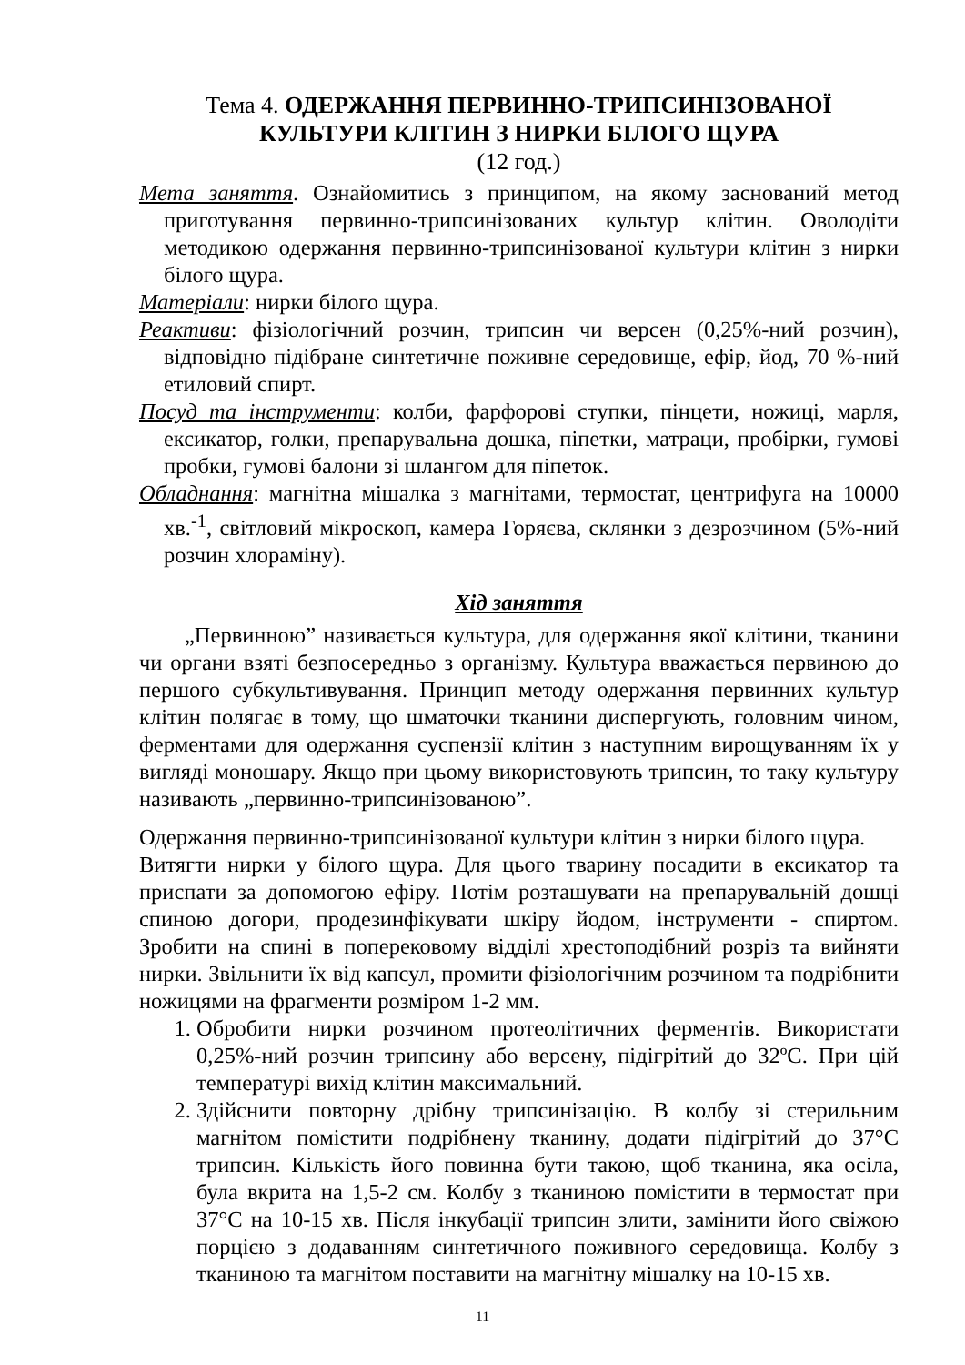Тема 4. ОДЕРЖАННЯ ПЕРВИННО-ТРИПСИНІЗОВАНОЇ КУЛЬТУРИ КЛІТИН З НИРКИ БІЛОГО ЩУРА
(12 год.)
Мета заняття. Ознайомитись з принципом, на якому заснований метод приготування первинно-трипсинізованих культур клітин. Оволодіти методикою одержання первинно-трипсинізованої культури клітин з нирки білого щура.
Матеріали: нирки білого щура.
Реактиви: фізіологічний розчин, трипсин чи версен (0,25%-ний розчин), відповідно підібране синтетичне поживне середовище, ефір, йод, 70 %-ний етиловий спирт.
Посуд та інструменти: колби, фарфорові ступки, пінцети, ножиці, марля, ексикатор, голки, препарувальна дошка, піпетки, матраци, пробірки, гумові пробки, гумові балони зі шлангом для піпеток.
Обладнання: магнітна мішалка з магнітами, термостат, центрифуга на 10000 хв.<sup>-1</sup>, світловий мікроскоп, камера Горяєва, склянки з дезрозчином (5%-ний розчин хлораміну).
Хід заняття
„Первинною” називається культура, для одержання якої клітини, тканини чи органи взяті безпосередньо з організму. Культура вважається первиною до першого субкультивування. Принцип методу одержання первинних культур клітин полягає в тому, що шматочки тканини диспергують, головним чином, ферментами для одержання суспензії клітин з наступним вирощуванням їх у вигляді моношару. Якщо при цьому використовують трипсин, то таку культуру називають „первинно-трипсинізованою”.
Одержання первинно-трипсинізованої культури клітин з нирки білого щура.
Витягти нирки у білого щура. Для цього тварину посадити в ексикатор та приспати за допомогою ефіру. Потім розташувати на препарувальній дошці спиною догори, продезинфікувати шкіру йодом, інструменти - спиртом. Зробити на спині в поперековому відділі хрестоподібний розріз та вийняти нирки. Звільнити їх від капсул, промити фізіологічним розчином та подрібнити ножицями на фрагменти розміром 1-2 мм.
1. Обробити нирки розчином протеолітичних ферментів. Використати 0,25%-ний розчин трипсину або версену, підігрітий до 32ºC. При цій температурі вихід клітин максимальний.
2. Здійснити повторну дрібну трипсинізацію. В колбу зі стерильним магнітом помістити подрібнену тканину, додати підігрітий до 37°C трипсин. Кількість його повинна бути такою, щоб тканина, яка осіла, була вкрита на 1,5-2 см. Колбу з тканиною помістити в термостат при 37°C на 10-15 хв. Після інкубації трипсин злити, замінити його свіжою порцією з додаванням синтетичного поживного середовища. Колбу з тканиною та магнітом поставити на магнітну мішалку на 10-15 хв.
11